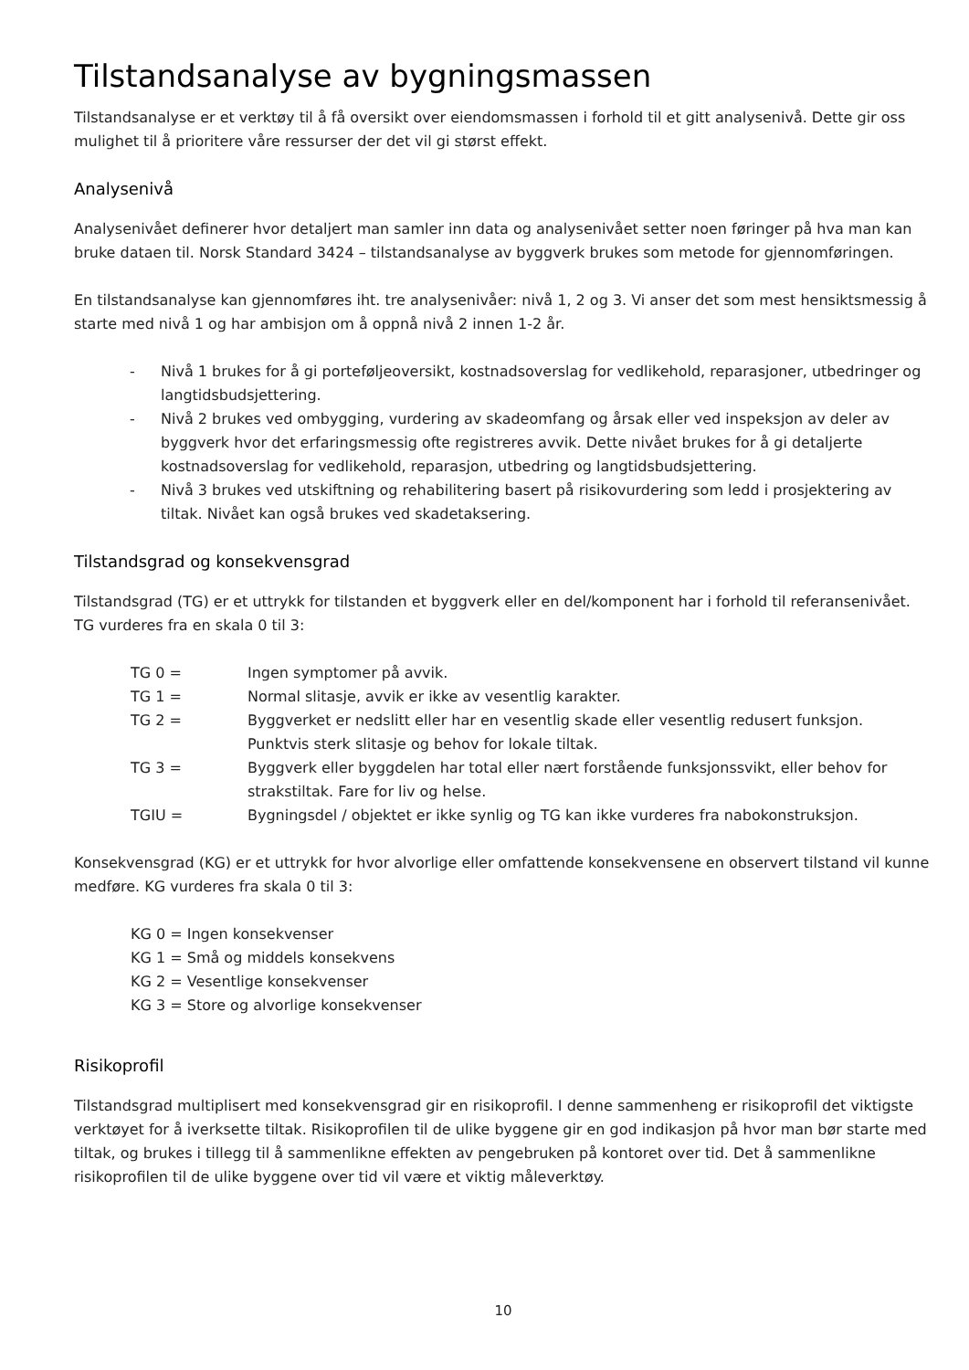Tilstandsanalyse av bygningsmassen
Tilstandsanalyse er et verktøy til å få oversikt over eiendomsmassen i forhold til et gitt analysenivå. Dette gir oss mulighet til å prioritere våre ressurser der det vil gi størst effekt.
Analysenivå
Analysenivået definerer hvor detaljert man samler inn data og analysenivået setter noen føringer på hva man kan bruke dataen til. Norsk Standard 3424 – tilstandsanalyse av byggverk brukes som metode for gjennomføringen.
En tilstandsanalyse kan gjennomføres iht. tre analysenivåer: nivå 1, 2 og 3. Vi anser det som mest hensiktsmessig å starte med nivå 1 og har ambisjon om å oppnå nivå 2 innen 1-2 år.
- Nivå 1 brukes for å gi porteføljeoversikt, kostnadsoverslag for vedlikehold, reparasjoner, utbedringer og langtidsbudsjettering.
- Nivå 2 brukes ved ombygging, vurdering av skadeomfang og årsak eller ved inspeksjon av deler av byggverk hvor det erfaringsmessig ofte registreres avvik. Dette nivået brukes for å gi detaljerte kostnadsoverslag for vedlikehold, reparasjon, utbedring og langtidsbudsjettering.
- Nivå 3 brukes ved utskiftning og rehabilitering basert på risikovurdering som ledd i prosjektering av tiltak. Nivået kan også brukes ved skadetaksering.
Tilstandsgrad og konsekvensgrad
Tilstandsgrad (TG) er et uttrykk for tilstanden et byggverk eller en del/komponent har i forhold til referansenivået. TG vurderes fra en skala 0 til 3:
| TG 0 = | Ingen symptomer på avvik. |
| TG 1 = | Normal slitasje, avvik er ikke av vesentlig karakter. |
| TG 2 = | Byggverket er nedslitt eller har en vesentlig skade eller vesentlig redusert funksjon. Punktvis sterk slitasje og behov for lokale tiltak. |
| TG 3 = | Byggverk eller byggdelen har total eller nært forstående funksjonssvikt, eller behov for strakstiltak. Fare for liv og helse. |
| TGIU = | Bygningsdel / objektet er ikke synlig og TG kan ikke vurderes fra nabokonstruksjon. |
Konsekvensgrad (KG) er et uttrykk for hvor alvorlige eller omfattende konsekvensene en observert tilstand vil kunne medføre. KG vurderes fra skala 0 til 3:
KG 0 = Ingen konsekvenser
KG 1 = Små og middels konsekvens
KG 2 = Vesentlige konsekvenser
KG 3 = Store og alvorlige konsekvenser
Risikoprofil
Tilstandsgrad multiplisert med konsekvensgrad gir en risikoprofil. I denne sammenheng er risikoprofil det viktigste verktøyet for å iverksette tiltak. Risikoprofilen til de ulike byggene gir en god indikasjon på hvor man bør starte med tiltak, og brukes i tillegg til å sammenlikne effekten av pengebruken på kontoret over tid. Det å sammenlikne risikoprofilen til de ulike byggene over tid vil være et viktig måleverktøy.
10